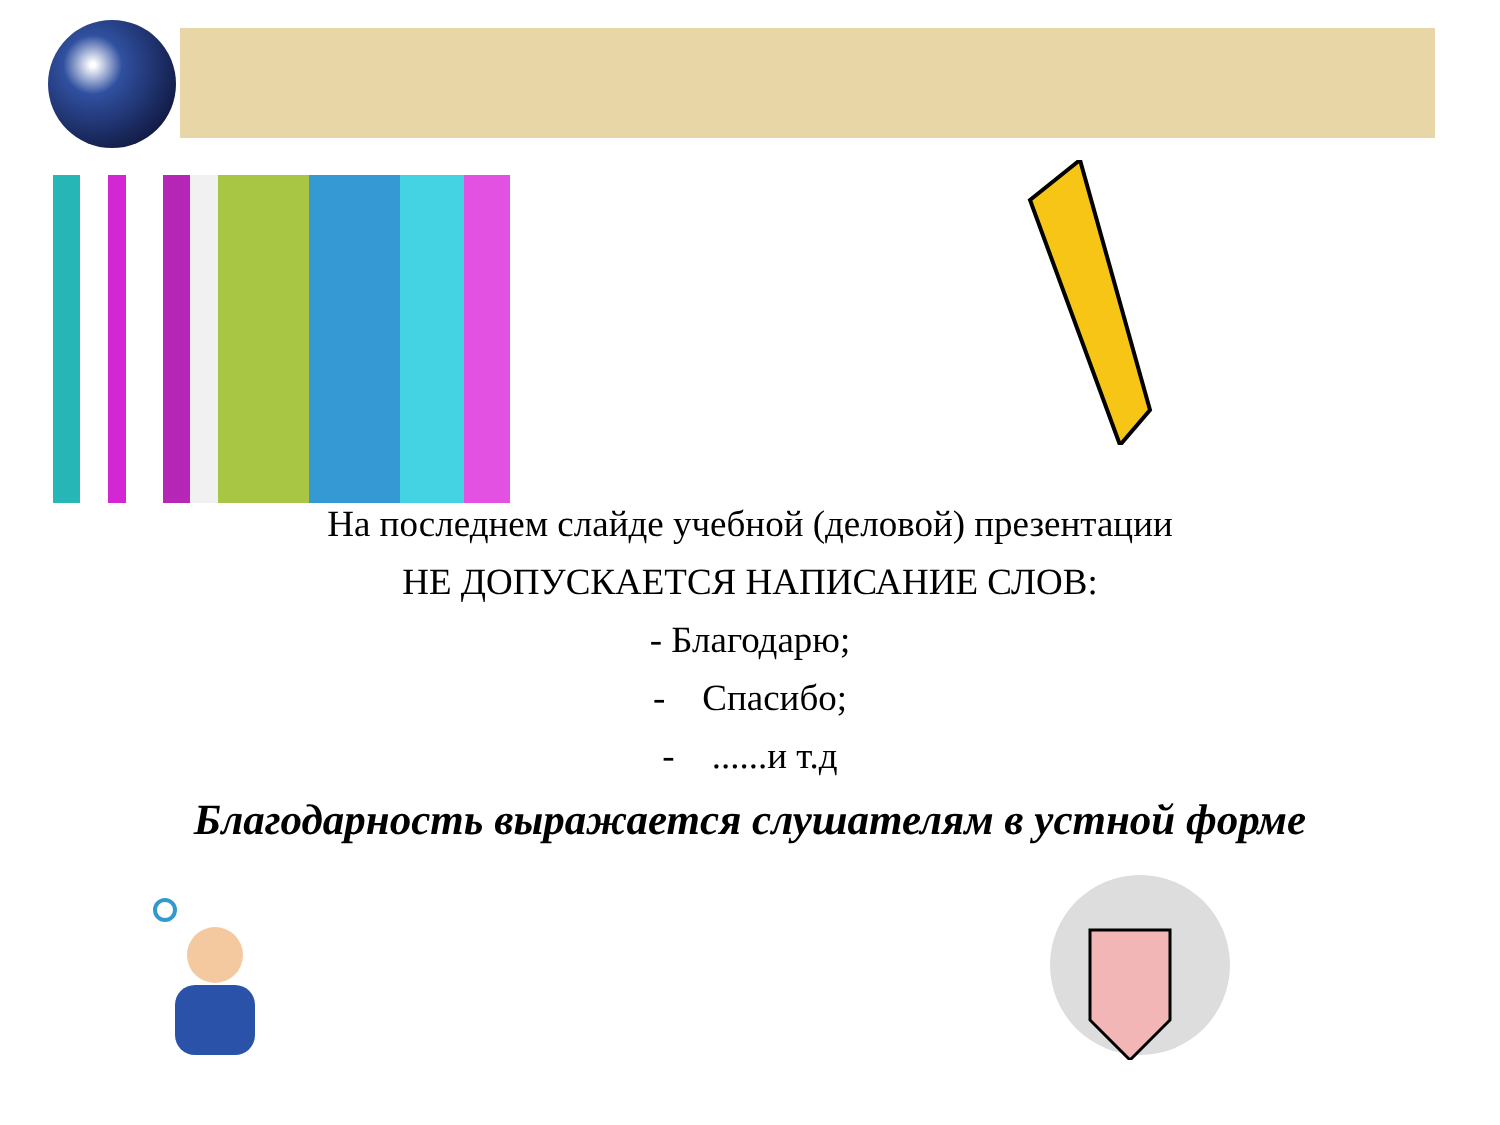На последнем слайде учебной (деловой) презентации
НЕ ДОПУСКАЕТСЯ НАПИСАНИЕ СЛОВ:
- Благодарю;
- Спасибо;
- ......и т.д
Благодарность выражается слушателям в устной форме